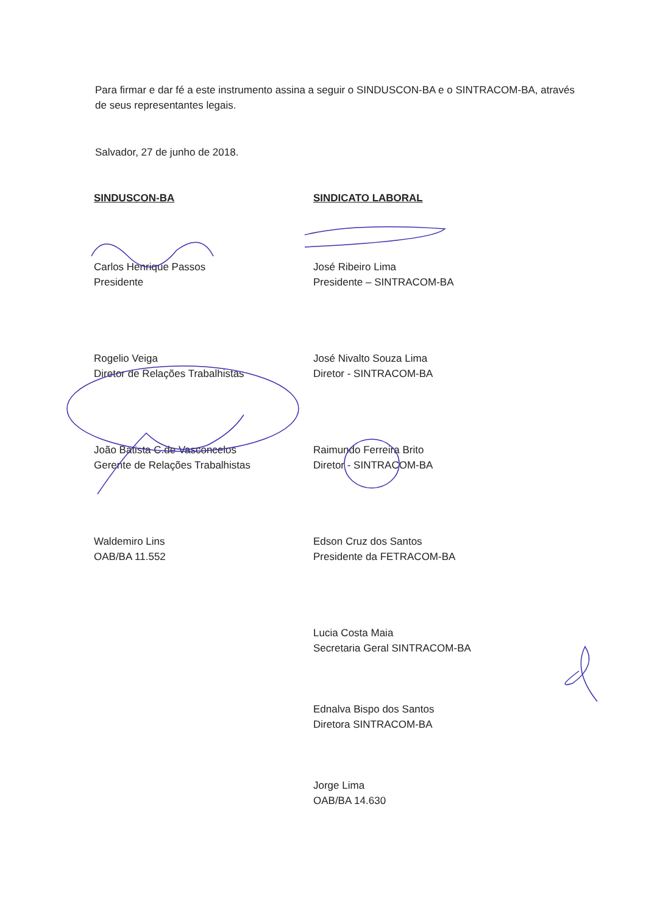Para firmar e dar fé a este instrumento assina a seguir o SINDUSCON-BA e o SINTRACOM-BA, através de seus representantes legais.
Salvador, 27 de junho de 2018.
SINDUSCON-BA
Carlos Henrique Passos
Presidente
Rogelio Veiga
Diretor de Relações Trabalhistas
João Batista C.de Vasconcelos
Gerente de Relações Trabalhistas
Waldemiro Lins
OAB/BA 11.552
SINDICATO LABORAL
José Ribeiro Lima
Presidente – SINTRACOM-BA
José Nivalto Souza Lima
Diretor - SINTRACOM-BA
Raimundo Ferreira Brito
Diretor - SINTRACOM-BA
Edson Cruz dos Santos
Presidente da FETRACOM-BA
Lucia Costa Maia
Secretaria Geral SINTRACOM-BA
Ednalva Bispo dos Santos
Diretora SINTRACOM-BA
Jorge Lima
OAB/BA 14.630